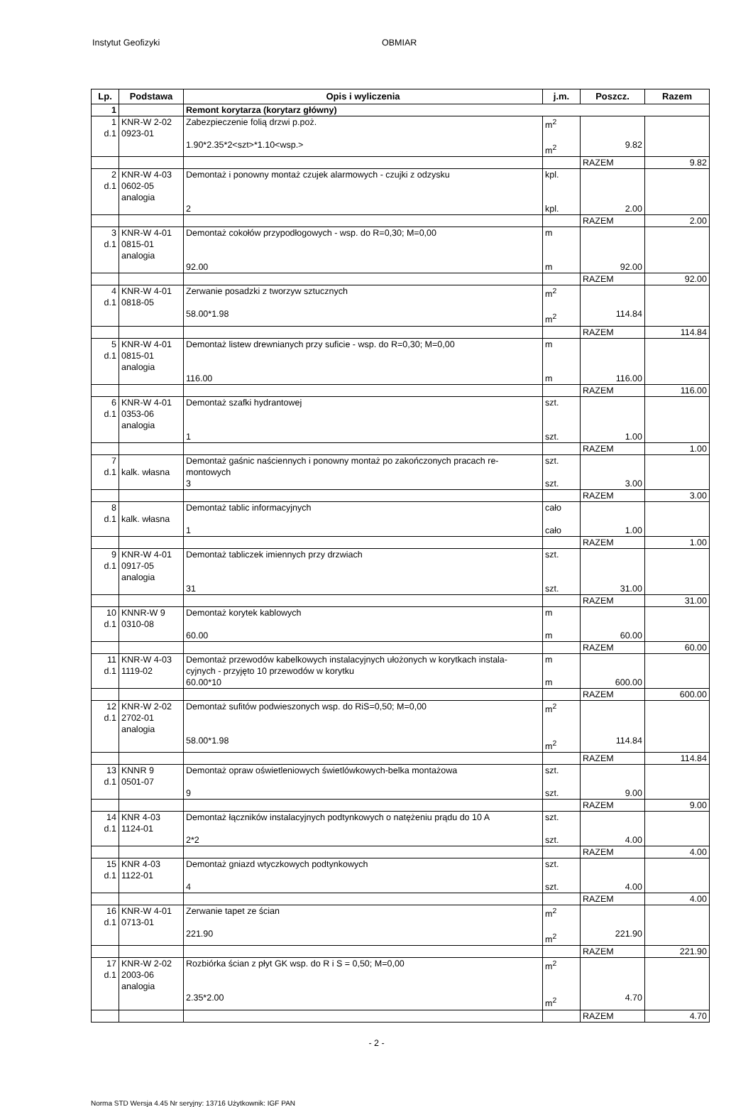Instytut Geofizyki OBMIAR
| Lp. | Podstawa | Opis i wyliczenia | j.m. | Poszcz. | Razem |
| --- | --- | --- | --- | --- | --- |
| 1 | | Remont korytarza (korytarz główny) | | | |
| 1 d.1 | KNR-W 2-02 0923-01 | Zabezpieczenie folią drzwi p.poż. 1.90*2.35*2<szt>*1.10<wsp.> | m<sup>2</sup> m<sup>2</sup> | 9.82 | |
| | | | | RAZEM | 9.82 |
| 2 d.1 | KNR-W 4-03 0602-05 analogia | Demontaż i ponowny montaż czujek alarmowych - czujki z odzysku 2 | kpl. kpl. | 2.00 | |
| | | | | RAZEM | 2.00 |
| 3 d.1 | KNR-W 4-01 0815-01 analogia | Demontaż cokołów przypodłogowych - wsp. do R=0,30; M=0,00 92.00 | m m | 92.00 | |
| | | | | RAZEM | 92.00 |
| 4 d.1 | KNR-W 4-01 0818-05 | Zerwanie posadzki z tworzyw sztucznych 58.00*1.98 | m<sup>2</sup> m<sup>2</sup> | 114.84 | |
| | | | | RAZEM | 114.84 |
| 5 d.1 | KNR-W 4-01 0815-01 analogia | Demontaż listew drewnianych przy suficie - wsp. do R=0,30; M=0,00 116.00 | m m | 116.00 | |
| | | | | RAZEM | 116.00 |
| 6 d.1 | KNR-W 4-01 0353-06 analogia | Demontaż szafki hydrantowej 1 | szt. szt. | 1.00 | |
| | | | | RAZEM | 1.00 |
| 7 d.1 | kalk. własna | Demontaż gaśnic naściennych i ponowny montaż po zakończonych pracach re- montowych 3 | szt. szt. | 3.00 | |
| | | | | RAZEM | 3.00 |
| 8 d.1 | kalk. własna | Demontaż tablic informacyjnych 1 | cało cało | 1.00 | |
| | | | | RAZEM | 1.00 |
| 9 d.1 | KNR-W 4-01 0917-05 analogia | Demontaż tabliczek imiennych przy drzwiach 31 | szt. szt. | 31.00 | |
| | | | | RAZEM | 31.00 |
| 10 d.1 | KNNR-W 9 0310-08 | Demontaż korytek kablowych 60.00 | m m | 60.00 | |
| | | | | RAZEM | 60.00 |
| 11 d.1 | KNR-W 4-03 1119-02 | Demontaż przewodów kabelkowych instalacyjnych ułożonych w korytkach instala- cyjnych - przyjęto 10 przewodów w korytku 60.00*10 | m m | 600.00 | |
| | | | | RAZEM | 600.00 |
| 12 d.1 | KNR-W 2-02 2702-01 analogia | Demontaż sufitów podwieszonych wsp. do RiS=0,50; M=0,00 58.00*1.98 | m<sup>2</sup> m<sup>2</sup> | 114.84 | |
| | | | | RAZEM | 114.84 |
| 13 d.1 | KNNR 9 0501-07 | Demontaż opraw oświetleniowych świetlówkowych-belka montażowa 9 | szt. szt. | 9.00 | |
| | | | | RAZEM | 9.00 |
| 14 d.1 | KNR 4-03 1124-01 | Demontaż łączników instalacyjnych podtynkowych o natężeniu prądu do 10 A 2*2 | szt. szt. | 4.00 | |
| | | | | RAZEM | 4.00 |
| 15 d.1 | KNR 4-03 1122-01 | Demontaż gniazd wtyczkowych podtynkowych 4 | szt. szt. | 4.00 | |
| | | | | RAZEM | 4.00 |
| 16 d.1 | KNR-W 4-01 0713-01 | Zerwanie tapet ze ścian 221.90 | m<sup>2</sup> m<sup>2</sup> | 221.90 | |
| | | | | RAZEM | 221.90 |
| 17 d.1 | KNR-W 2-02 2003-06 analogia | Rozbiórka ścian z płyt GK wsp. do R i S = 0,50; M=0,00 2.35*2.00 | m<sup>2</sup> m<sup>2</sup> | 4.70 | |
| | | | | RAZEM | 4.70 |
- 2 -
Norma STD Wersja 4.45 Nr seryjny: 13716 Użytkownik: IGF PAN